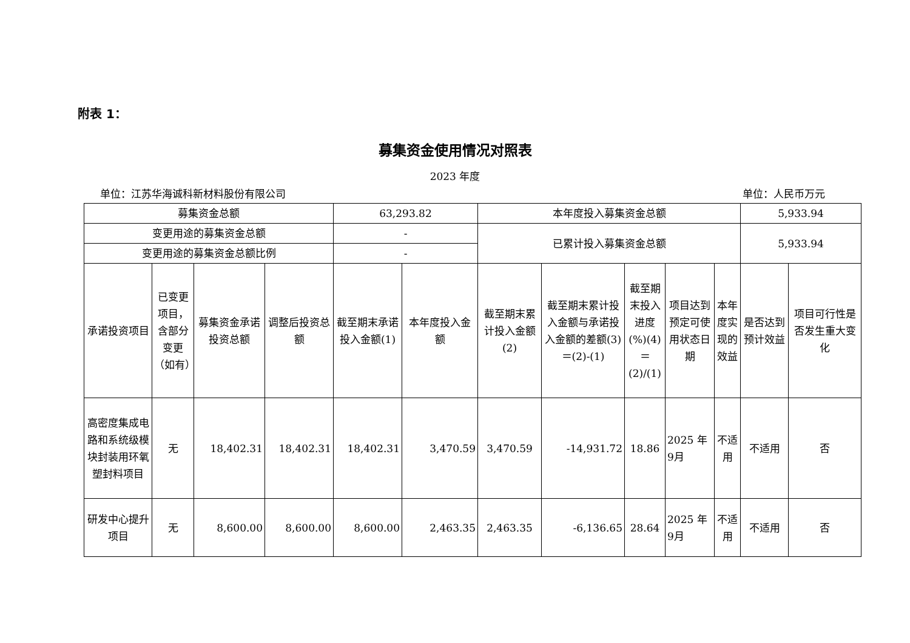附表 1：
募集资金使用情况对照表
2023 年度
单位：江苏华海诚科新材料股份有限公司 单位：人民币万元
| 募集资金总额 | | | | 63,293.82 | | 本年度投入募集资金总额 | | | | | 5,933.94 | |
| 变更用途的募集资金总额 | | | | - | | 已累计投入募集资金总额 | | | | | 5,933.94 | |
| 变更用途的募集资金总额比例 | | | | - | | | | | | | | |
| 承诺投资项目 | 已变更项目，含部分变更（如有） | 募集资金承诺投资总额 | 调整后投资总额 | 截至期末承诺投入金额(1) | 本年度投入金额 | 截至期末累计投入金额(2) | 截至期末累计投入金额与承诺投入金额的差额(3)＝(2)-(1) | 截至期末投入进度(%)(4)＝(2)/(1) | 项目达到预定可使用状态日期 | 本年度实现的效益 | 是否达到预计效益 | 项目可行性是否发生重大变化 |
| 高密度集成电路和系统级模块封装用环氧塑封料项目 | 无 | 18,402.31 | 18,402.31 | 18,402.31 | 3,470.59 | 3,470.59 | -14,931.72 | 18.86 | 2025 年9月 | 不适用 | 不适用 | 否 |
| 研发中心提升项目 | 无 | 8,600.00 | 8,600.00 | 8,600.00 | 2,463.35 | 2,463.35 | -6,136.65 | 28.64 | 2025 年9月 | 不适用 | 不适用 | 否 |